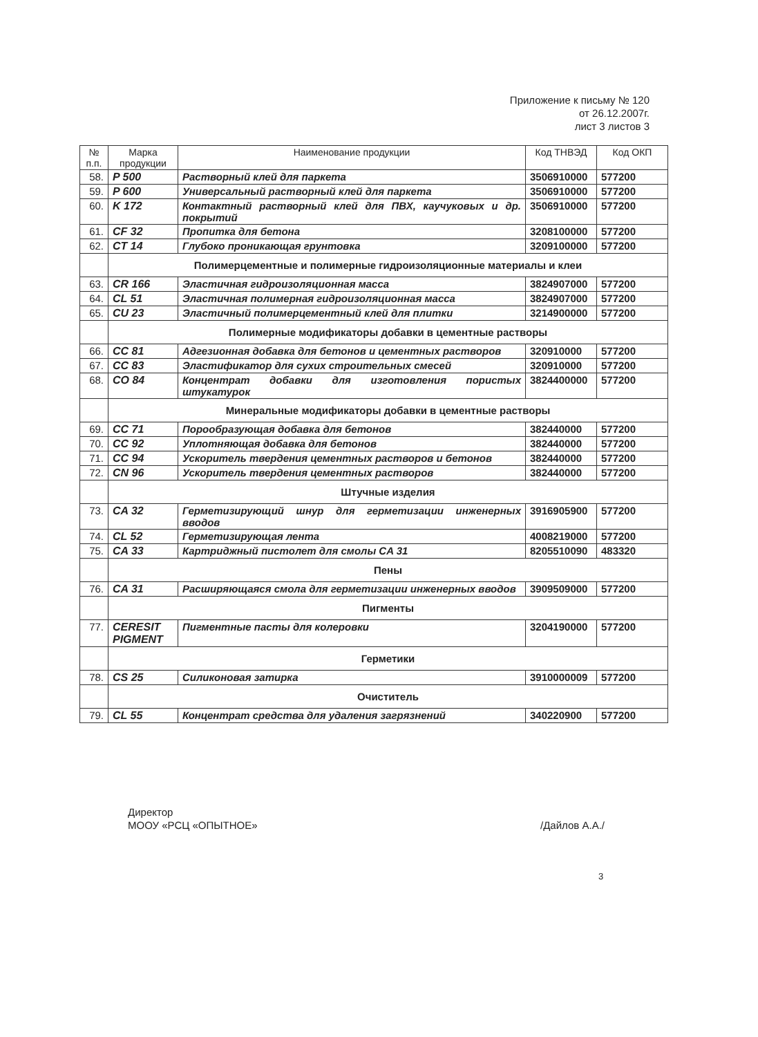Приложение к письму № 120
от 26.12.2007г.
лист 3 листов 3
| № п.п. | Марка продукции | Наименование продукции | Код ТНВЭД | Код ОКП |
| --- | --- | --- | --- | --- |
| 58. | P 500 | Растворный клей для паркета | 3506910000 | 577200 |
| 59. | P 600 | Универсальный растворный клей для паркета | 3506910000 | 577200 |
| 60. | K 172 | Контактный растворный клей для ПВХ, каучуковых и др. покрытий | 3506910000 | 577200 |
| 61. | CF 32 | Пропитка для бетона | 3208100000 | 577200 |
| 62. | CT 14 | Глубоко проникающая грунтовка | 3209100000 | 577200 |
| | Полимерцементные и полимерные гидроизоляционные материалы и клеи | | | |
| 63. | CR 166 | Эластичная гидроизоляционная масса | 3824907000 | 577200 |
| 64. | CL 51 | Эластичная полимерная гидроизоляционная масса | 3824907000 | 577200 |
| 65. | CU 23 | Эластичный полимерцементный клей для плитки | 3214900000 | 577200 |
| | Полимерные модификаторы добавки в цементные растворы | | | |
| 66. | CC 81 | Адгезионная добавка для бетонов и цементных растворов | 320910000 | 577200 |
| 67. | CC 83 | Эластификатор для сухих строительных смесей | 320910000 | 577200 |
| 68. | CO 84 | Концентрат добавки для изготовления пористых штукатурок | 3824400000 | 577200 |
| | Минеральные модификаторы добавки в цементные растворы | | | |
| 69. | CC 71 | Порообразующая добавка для бетонов | 382440000 | 577200 |
| 70. | CC 92 | Уплотняющая добавка для бетонов | 382440000 | 577200 |
| 71. | CC 94 | Ускоритель твердения цементных растворов и бетонов | 382440000 | 577200 |
| 72. | CN 96 | Ускоритель твердения цементных растворов | 382440000 | 577200 |
| | Штучные изделия | | | |
| 73. | CA 32 | Герметизирующий шнур для герметизации инженерных вводов | 3916905900 | 577200 |
| 74. | CL 52 | Герметизирующая лента | 4008219000 | 577200 |
| 75. | CA 33 | Картриджный пистолет для смолы CA 31 | 8205510090 | 483320 |
| | Пены | | | |
| 76. | CA 31 | Расширяющаяся смола для герметизации инженерных вводов | 3909509000 | 577200 |
| | Пигменты | | | |
| 77. | CERESIT PIGMENT | Пигментные пасты для колеровки | 3204190000 | 577200 |
| | Герметики | | | |
| 78. | CS 25 | Силиконовая затирка | 3910000009 | 577200 |
| | Очиститель | | | |
| 79. | CL 55 | Концентрат средства для удаления загрязнений | 340220900 | 577200 |
/Дайлов А.А./ Директор
МООУ «РСЦ «ОПЫТНОЕ»
3